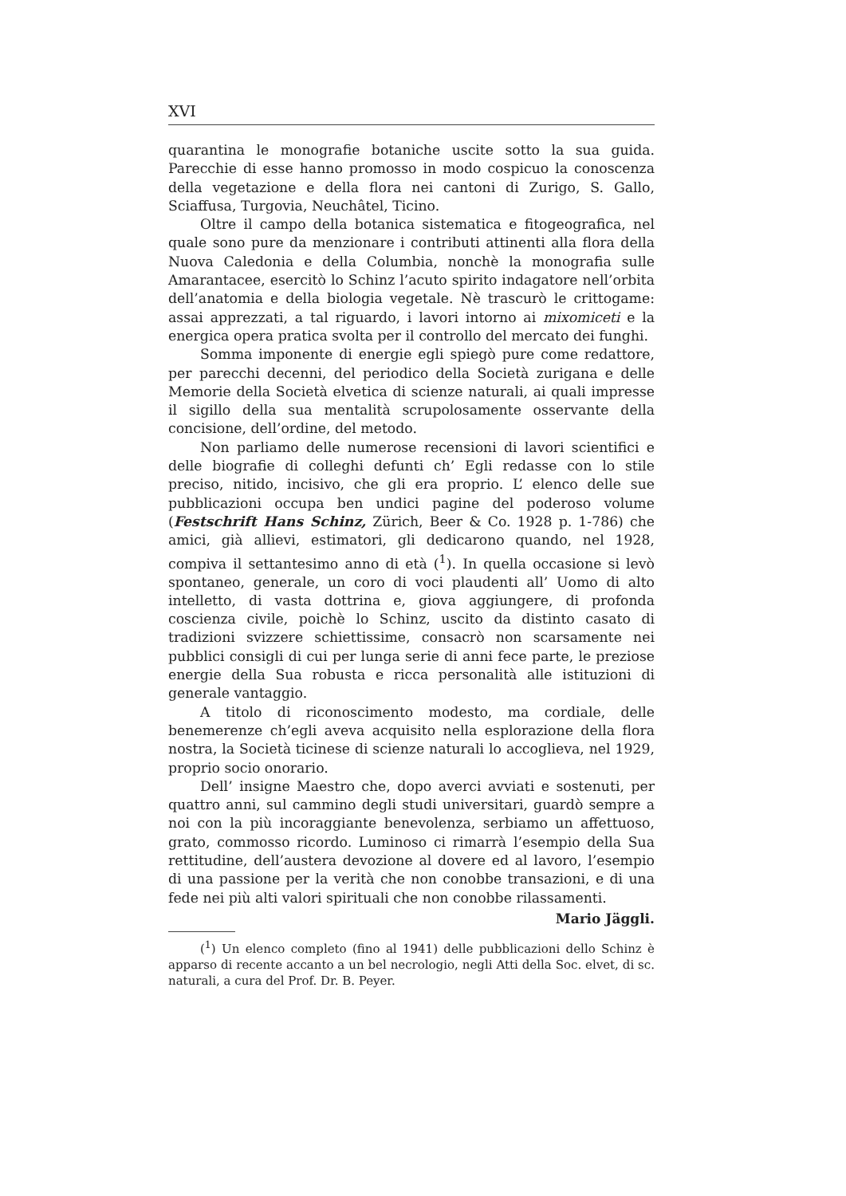XVI
quarantina le monografie botaniche uscite sotto la sua guida. Parecchie di esse hanno promosso in modo cospicuo la conoscenza della vegetazione e della flora nei cantoni di Zurigo, S. Gallo, Sciaffusa, Turgovia, Neuchâtel, Ticino.
Oltre il campo della botanica sistematica e fitogeografica, nel quale sono pure da menzionare i contributi attinenti alla flora della Nuova Caledonia e della Columbia, nonchè la monografia sulle Amarantacee, esercitò lo Schinz l’acuto spirito indagatore nell’orbita dell’anatomia e della biologia vegetale. Nè trascurò le crittogame: assai apprezzati, a tal riguardo, i lavori intorno ai mixomiceti e la energica opera pratica svolta per il controllo del mercato dei funghi.
Somma imponente di energie egli spiegò pure come redattore, per parecchi decenni, del periodico della Società zurigana e delle Memorie della Società elvetica di scienze naturali, ai quali impresse il sigillo della sua mentalità scrupolosamente osservante della concisione, dell’ordine, del metodo.
Non parliamo delle numerose recensioni di lavori scientifici e delle biografie di colleghi defunti ch’ Egli redasse con lo stile preciso, nitido, incisivo, che gli era proprio. L’ elenco delle sue pubblicazioni occupa ben undici pagine del poderoso volume (Festschrift Hans Schinz, Zürich, Beer & Co. 1928 p. 1-786) che amici, già allievi, estimatori, gli dedicarono quando, nel 1928, compiva il settantesimo anno di età (<sup>1</sup>). In quella occasione si levò spontaneo, generale, un coro di voci plaudenti all’ Uomo di alto intelletto, di vasta dottrina e, giova aggiungere, di profonda coscienza civile, poichè lo Schinz, uscito da distinto casato di tradizioni svizzere schiettissime, consacrò non scarsamente nei pubblici consigli di cui per lunga serie di anni fece parte, le preziose energie della Sua robusta e ricca personalità alle istituzioni di generale vantaggio.
A titolo di riconoscimento modesto, ma cordiale, delle benemerenze ch’egli aveva acquisito nella esplorazione della flora nostra, la Società ticinese di scienze naturali lo accoglieva, nel 1929, proprio socio onorario.
Dell’ insigne Maestro che, dopo averci avviati e sostenuti, per quattro anni, sul cammino degli studi universitari, guardò sempre a noi con la più incoraggiante benevolenza, serbiamo un affettuoso, grato, commosso ricordo. Luminoso ci rimarrà l’esempio della Sua rettitudine, dell’austera devozione al dovere ed al lavoro, l’esempio di una passione per la verità che non conobbe transazioni, e di una fede nei più alti valori spirituali che non conobbe rilassamenti.
Mario Jäggli.
(<sup>1</sup>) Un elenco completo (fino al 1941) delle pubblicazioni dello Schinz è apparso di recente accanto a un bel necrologio, negli Atti della Soc. elvet, di sc. naturali, a cura del Prof. Dr. B. Peyer.